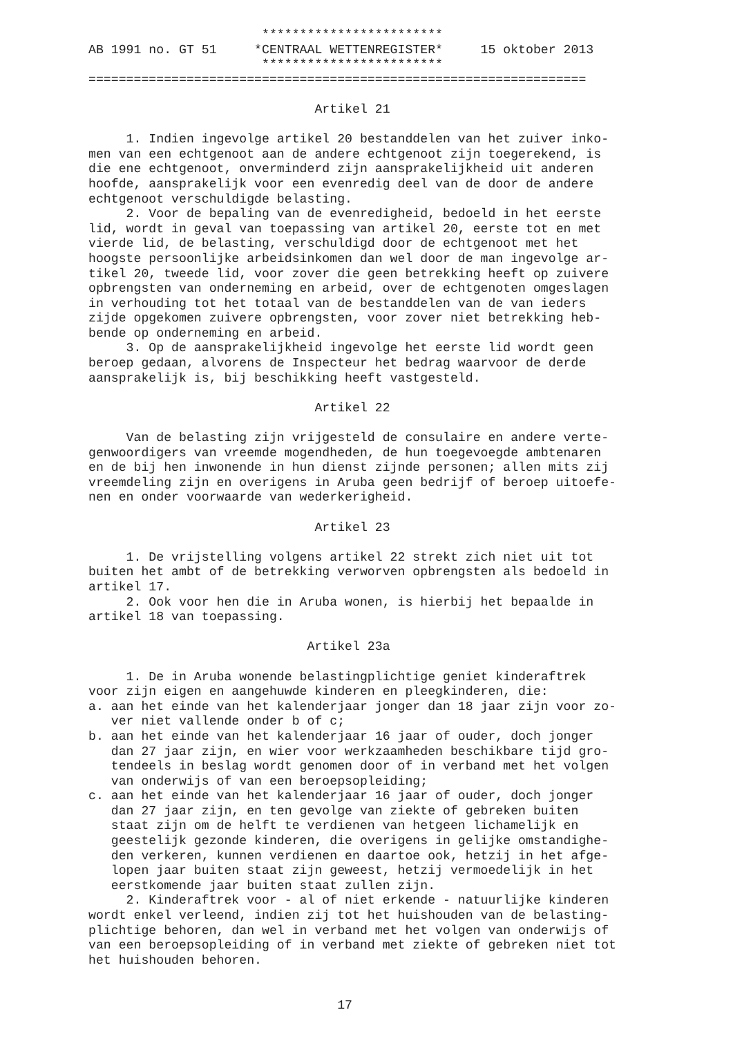************************
AB 1991 no. GT 51     *CENTRAAL WETTENREGISTER*     15 oktober 2013
                       ************************
==================================================================

                              Artikel 21

     1. Indien ingevolge artikel 20 bestanddelen van het zuiver inko-
men van een echtgenoot aan de andere echtgenoot zijn toegerekend, is
die ene echtgenoot, onverminderd zijn aansprakelijkheid uit anderen
hoofde, aansprakelijk voor een evenredig deel van de door de andere
echtgenoot verschuldigde belasting.
     2. Voor de bepaling van de evenredigheid, bedoeld in het eerste
lid, wordt in geval van toepassing van artikel 20, eerste tot en met
vierde lid, de belasting, verschuldigd door de echtgenoot met het
hoogste persoonlijke arbeidsinkomen dan wel door de man ingevolge ar-
tikel 20, tweede lid, voor zover die geen betrekking heeft op zuivere
opbrengsten van onderneming en arbeid, over de echtgenoten omgeslagen
in verhouding tot het totaal van de bestanddelen van de van ieders
zijde opgekomen zuivere opbrengsten, voor zover niet betrekking heb-
bende op onderneming en arbeid.
     3. Op de aansprakelijkheid ingevolge het eerste lid wordt geen
beroep gedaan, alvorens de Inspecteur het bedrag waarvoor de derde
aansprakelijk is, bij beschikking heeft vastgesteld.

                              Artikel 22

     Van de belasting zijn vrijgesteld de consulaire en andere verte-
genwoordigers van vreemde mogendheden, de hun toegevoegde ambtenaren
en de bij hen inwonende in hun dienst zijnde personen; allen mits zij
vreemdeling zijn en overigens in Aruba geen bedrijf of beroep uitoefe-
nen en onder voorwaarde van wederkerigheid.

                              Artikel 23

     1. De vrijstelling volgens artikel 22 strekt zich niet uit tot
buiten het ambt of de betrekking verworven opbrengsten als bedoeld in
artikel 17.
     2. Ook voor hen die in Aruba wonen, is hierbij het bepaalde in
artikel 18 van toepassing.

                             Artikel 23a

     1. De in Aruba wonende belastingplichtige geniet kinderaftrek
voor zijn eigen en aangehuwde kinderen en pleegkinderen, die:
a. aan het einde van het kalenderjaar jonger dan 18 jaar zijn voor zo-
   ver niet vallende onder b of c;
b. aan het einde van het kalenderjaar 16 jaar of ouder, doch jonger
   dan 27 jaar zijn, en wier voor werkzaamheden beschikbare tijd gro-
   tendeels in beslag wordt genomen door of in verband met het volgen
   van onderwijs of van een beroepsopleiding;
c. aan het einde van het kalenderjaar 16 jaar of ouder, doch jonger
   dan 27 jaar zijn, en ten gevolge van ziekte of gebreken buiten
   staat zijn om de helft te verdienen van hetgeen lichamelijk en
   geestelijk gezonde kinderen, die overigens in gelijke omstandighe-
   den verkeren, kunnen verdienen en daartoe ook, hetzij in het afge-
   lopen jaar buiten staat zijn geweest, hetzij vermoedelijk in het
   eerstkomende jaar buiten staat zullen zijn.
     2. Kinderaftrek voor - al of niet erkende - natuurlijke kinderen
wordt enkel verleend, indien zij tot het huishouden van de belasting-
plichtige behoren, dan wel in verband met het volgen van onderwijs of
van een beroepsopleiding of in verband met ziekte of gebreken niet tot
het huishouden behoren.


                                 17